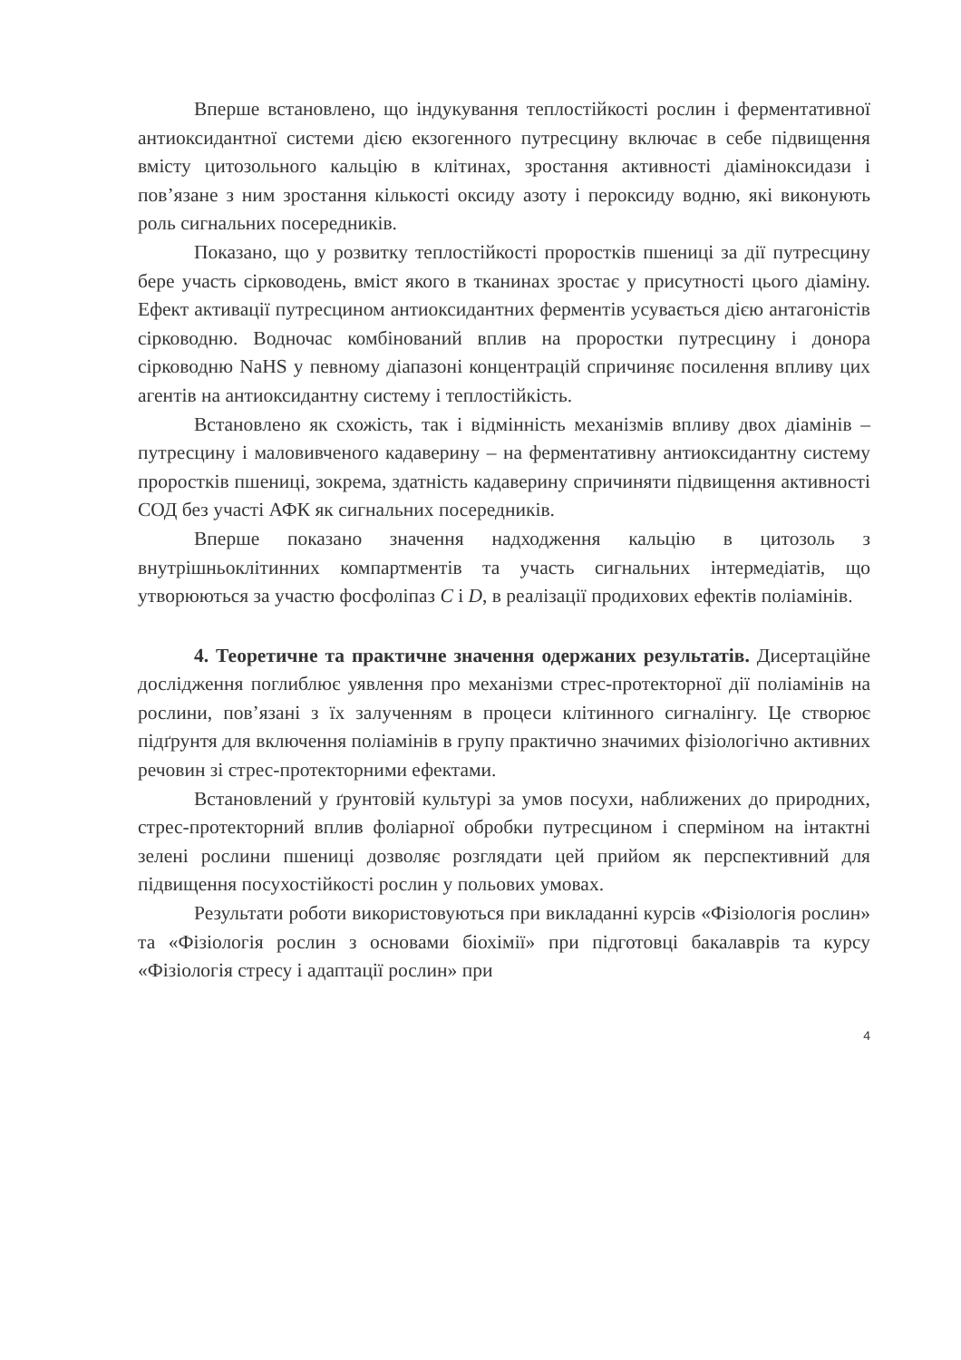Вперше встановлено, що індукування теплостійкості рослин і ферментативної антиоксидантної системи дією екзогенного путресцину включає в себе підвищення вмісту цитозольного кальцію в клітинах, зростання активності діаміноксидази і пов’язане з ним зростання кількості оксиду азоту і пероксиду водню, які виконують роль сигнальних посередників.
Показано, що у розвитку теплостійкості проростків пшениці за дії путресцину бере участь сірководень, вміст якого в тканинах зростає у присутності цього діаміну. Ефект активації путресцином антиоксидантних ферментів усувається дією антагоністів сірководню. Водночас комбінований вплив на проростки путресцину і донора сірководню NaHS у певному діапазоні концентрацій спричиняє посилення впливу цих агентів на антиоксидантну систему і теплостійкість.
Встановлено як схожість, так і відмінність механізмів впливу двох діамінів – путресцину і маловивченого кадаверину – на ферментативну антиоксидантну систему проростків пшениці, зокрема, здатність кадаверину спричиняти підвищення активності СОД без участі АФК як сигнальних посередників.
Вперше показано значення надходження кальцію в цитозоль з внутрішньоклітинних компартментів та участь сигнальних інтермедіатів, що утворюються за участю фосфоліпаз C і D, в реалізації продихових ефектів поліамінів.
4. Теоретичне та практичне значення одержаних результатів. Дисертаційне дослідження поглиблює уявлення про механізми стрес-протекторної дії поліамінів на рослини, пов’язані з їх залученням в процеси клітинного сигналінгу. Це створює підґрунтя для включення поліамінів в групу практично значимих фізіологічно активних речовин зі стрес-протекторними ефектами.
Встановлений у ґрунтовій культурі за умов посухи, наближених до природних, стрес-протекторний вплив фоліарної обробки путресцином і сперміном на інтактні зелені рослини пшениці дозволяє розглядати цей прийом як перспективний для підвищення посухостійкості рослин у польових умовах.
Результати роботи використовуються при викладанні курсів «Фізіологія рослин» та «Фізіологія рослин з основами біохімії» при підготовці бакалаврів та курсу «Фізіологія стресу і адаптації рослин» при
4